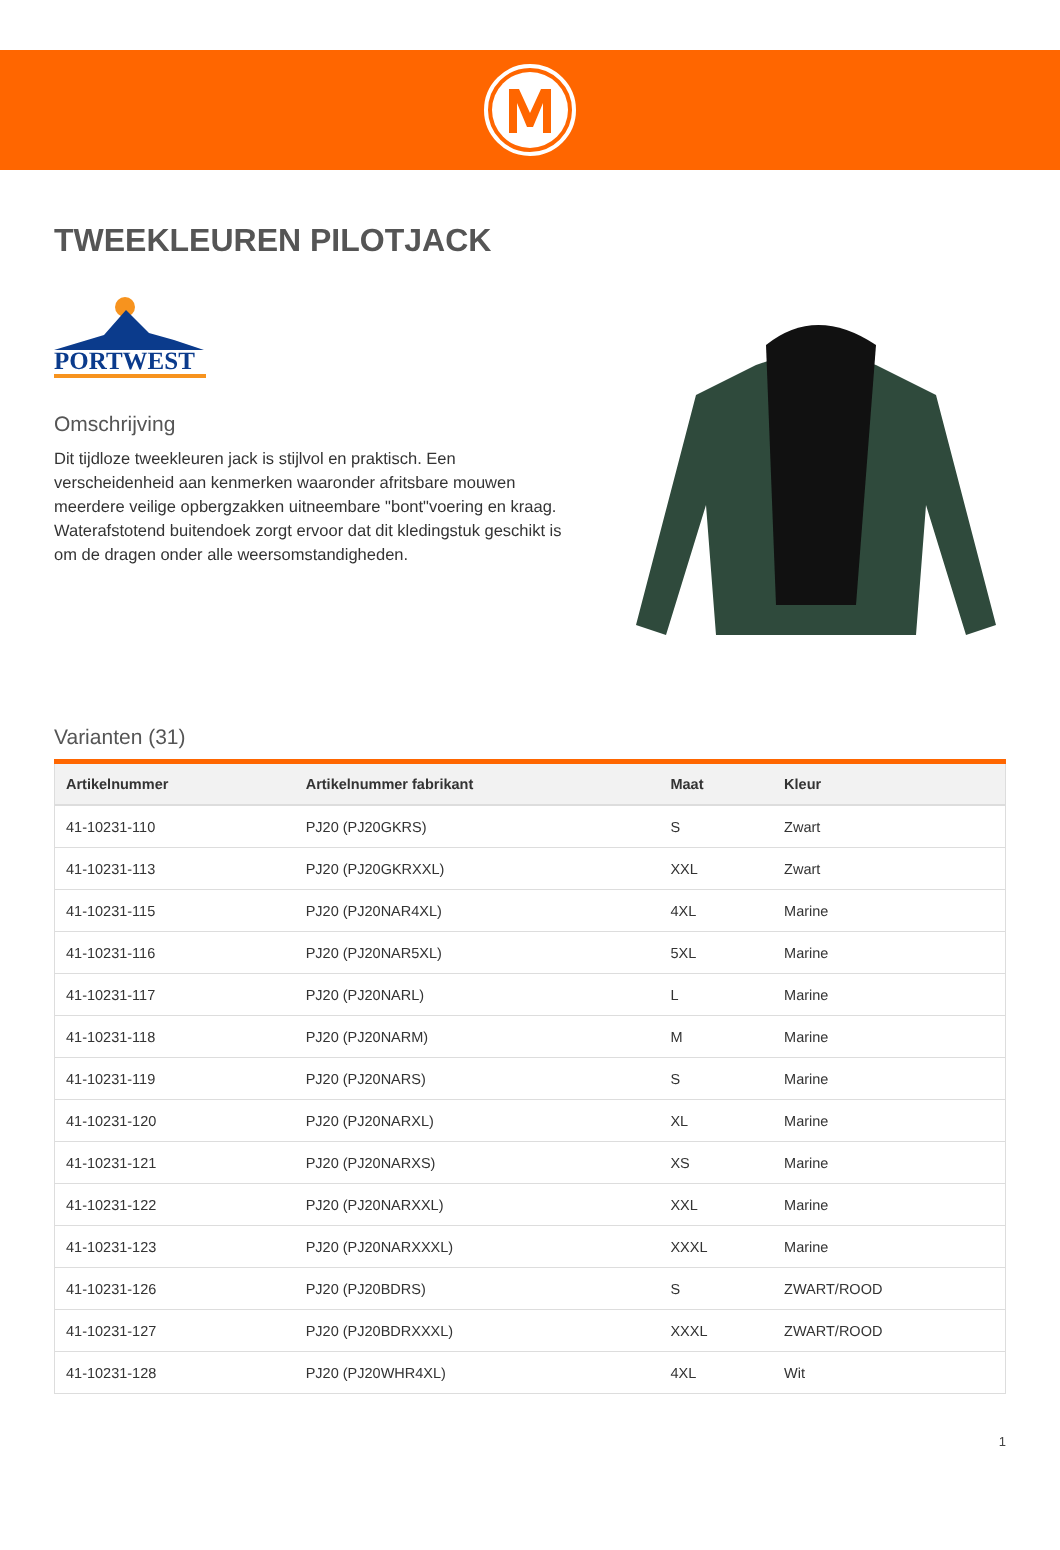TWEEKLEUREN PILOTJACK
PORTWEST
Omschrijving
Dit tijdloze tweekleuren jack is stijlvol en praktisch. Een verscheidenheid aan kenmerken waaronder afritsbare mouwen meerdere veilige opbergzakken uitneembare "bont"voering en kraag. Waterafstotend buitendoek zorgt ervoor dat dit kledingstuk geschikt is om de dragen onder alle weersomstandigheden.
Varianten (31)
| Artikelnummer | Artikelnummer fabrikant | Maat | Kleur |
| --- | --- | --- | --- |
| 41-10231-110 | PJ20 (PJ20GKRS) | S | Zwart |
| 41-10231-113 | PJ20 (PJ20GKRXXL) | XXL | Zwart |
| 41-10231-115 | PJ20 (PJ20NAR4XL) | 4XL | Marine |
| 41-10231-116 | PJ20 (PJ20NAR5XL) | 5XL | Marine |
| 41-10231-117 | PJ20 (PJ20NARL) | L | Marine |
| 41-10231-118 | PJ20 (PJ20NARM) | M | Marine |
| 41-10231-119 | PJ20 (PJ20NARS) | S | Marine |
| 41-10231-120 | PJ20 (PJ20NARXL) | XL | Marine |
| 41-10231-121 | PJ20 (PJ20NARXS) | XS | Marine |
| 41-10231-122 | PJ20 (PJ20NARXXL) | XXL | Marine |
| 41-10231-123 | PJ20 (PJ20NARXXXL) | XXXL | Marine |
| 41-10231-126 | PJ20 (PJ20BDRS) | S | ZWART/ROOD |
| 41-10231-127 | PJ20 (PJ20BDRXXXL) | XXXL | ZWART/ROOD |
| 41-10231-128 | PJ20 (PJ20WHR4XL) | 4XL | Wit |
1